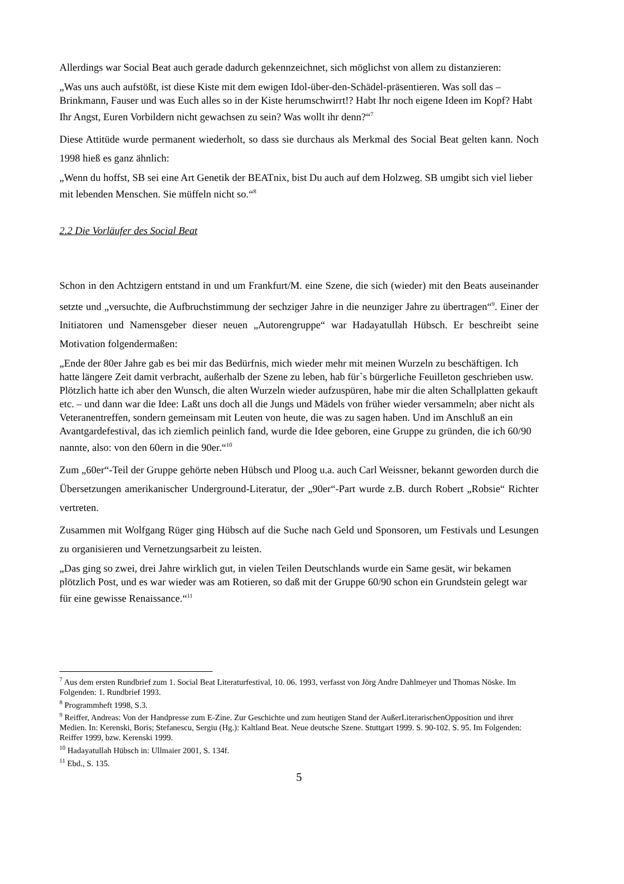Allerdings war Social Beat auch gerade dadurch gekennzeichnet, sich möglichst von allem zu distanzieren:
„Was uns auch aufstößt, ist diese Kiste mit dem ewigen Idol-über-den-Schädel-präsentieren. Was soll das – Brinkmann, Fauser und was Euch alles so in der Kiste herumschwirrt!? Habt Ihr noch eigene Ideen im Kopf? Habt Ihr Angst, Euren Vorbildern nicht gewachsen zu sein? Was wollt ihr denn?“<sup>7</sup>
Diese Attitüde wurde permanent wiederholt, so dass sie durchaus als Merkmal des Social Beat gelten kann. Noch 1998 hieß es ganz ähnlich:
„Wenn du hoffst, SB sei eine Art Genetik der BEATnix, bist Du auch auf dem Holzweg. SB umgibt sich viel lieber mit lebenden Menschen. Sie müffeln nicht so.“<sup>8</sup>
2.2 Die Vorläufer des Social Beat
Schon in den Achtzigern entstand in und um Frankfurt/M. eine Szene, die sich (wieder) mit den Beats auseinander setzte und „versuchte, die Aufbruchstimmung der sechziger Jahre in die neunziger Jahre zu übertragen“<sup>9</sup>. Einer der Initiatoren und Namensgeber dieser neuen „Autorengruppe“ war Hadayatullah Hübsch. Er beschreibt seine Motivation folgendermaßen:
„Ende der 80er Jahre gab es bei mir das Bedürfnis, mich wieder mehr mit meinen Wurzeln zu beschäftigen. Ich hatte längere Zeit damit verbracht, außerhalb der Szene zu leben, hab für`s bürgerliche Feuilleton geschrieben usw. Plötzlich hatte ich aber den Wunsch, die alten Wurzeln wieder aufzuspüren, habe mir die alten Schallplatten gekauft etc. – und dann war die Idee: Laßt uns doch all die Jungs und Mädels von früher wieder versammeln; aber nicht als Veteranentreffen, sondern gemeinsam mit Leuten von heute, die was zu sagen haben. Und im Anschluß an ein Avantgardefestival, das ich ziemlich peinlich fand, wurde die Idee geboren, eine Gruppe zu gründen, die ich 60/90 nannte, also: von den 60ern in die 90er.“<sup>10</sup>
Zum „60er“-Teil der Gruppe gehörte neben Hübsch und Ploog u.a. auch Carl Weissner, bekannt geworden durch die Übersetzungen amerikanischer Underground-Literatur, der „90er“-Part wurde z.B. durch Robert „Robsie“ Richter vertreten.
Zusammen mit Wolfgang Rüger ging Hübsch auf die Suche nach Geld und Sponsoren, um Festivals und Lesungen zu organisieren und Vernetzungsarbeit zu leisten.
„Das ging so zwei, drei Jahre wirklich gut, in vielen Teilen Deutschlands wurde ein Same gesät, wir bekamen plötzlich Post, und es war wieder was am Rotieren, so daß mit der Gruppe 60/90 schon ein Grundstein gelegt war für eine gewisse Renaissance.“<sup>11</sup>
<sup>7</sup> Aus dem ersten Rundbrief zum 1. Social Beat Literaturfestival, 10. 06. 1993, verfasst von Jörg Andre Dahlmeyer und Thomas Nöske. Im Folgenden: 1. Rundbrief 1993.
<sup>8</sup> Programmheft 1998, S.3.
<sup>9</sup> Reiffer, Andreas: Von der Handpresse zum E-Zine. Zur Geschichte und zum heutigen Stand der AußerLiterarischenOpposition und ihrer Medien. In: Kerenski, Boris; Stefanescu, Sergiu (Hg.): Kaltland Beat. Neue deutsche Szene. Stuttgart 1999. S. 90-102. S. 95. Im Folgenden: Reiffer 1999, bzw. Kerenski 1999.
<sup>10</sup> Hadayatullah Hübsch in: Ullmaier 2001, S. 134f.
<sup>11</sup> Ebd., S. 135.
5